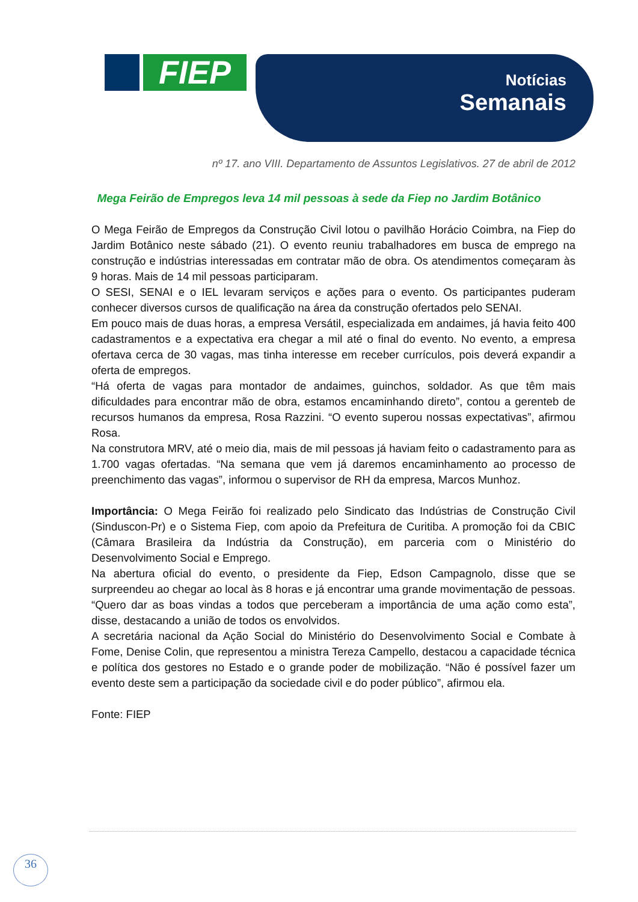FIEP
Notícias
Semanais
nº 17. ano VIII. Departamento de Assuntos Legislativos. 27 de abril de 2012
Mega Feirão de Empregos leva 14 mil pessoas à sede da Fiep no Jardim Botânico
O Mega Feirão de Empregos da Construção Civil lotou o pavilhão Horácio Coimbra, na Fiep do Jardim Botânico neste sábado (21). O evento reuniu trabalhadores em busca de emprego na construção e indústrias interessadas em contratar mão de obra. Os atendimentos começaram às 9 horas. Mais de 14 mil pessoas participaram.
O SESI, SENAI e o IEL levaram serviços e ações para o evento. Os participantes puderam conhecer diversos cursos de qualificação na área da construção ofertados pelo SENAI.
Em pouco mais de duas horas, a empresa Versátil, especializada em andaimes, já havia feito 400 cadastramentos e a expectativa era chegar a mil até o final do evento. No evento, a empresa ofertava cerca de 30 vagas, mas tinha interesse em receber currículos, pois deverá expandir a oferta de empregos.
“Há oferta de vagas para montador de andaimes, guinchos, soldador. As que têm mais dificuldades para encontrar mão de obra, estamos encaminhando direto”, contou a gerenteb de recursos humanos da empresa, Rosa Razzini. “O evento superou nossas expectativas”, afirmou Rosa.
Na construtora MRV, até o meio dia, mais de mil pessoas já haviam feito o cadastramento para as 1.700 vagas ofertadas. “Na semana que vem já daremos encaminhamento ao processo de preenchimento das vagas”, informou o supervisor de RH da empresa, Marcos Munhoz.
Importância: O Mega Feirão foi realizado pelo Sindicato das Indústrias de Construção Civil (Sinduscon-Pr) e o Sistema Fiep, com apoio da Prefeitura de Curitiba. A promoção foi da CBIC (Câmara Brasileira da Indústria da Construção), em parceria com o Ministério do Desenvolvimento Social e Emprego.
Na abertura oficial do evento, o presidente da Fiep, Edson Campagnolo, disse que se surpreendeu ao chegar ao local às 8 horas e já encontrar uma grande movimentação de pessoas. “Quero dar as boas vindas a todos que perceberam a importância de uma ação como esta”, disse, destacando a união de todos os envolvidos.
A secretária nacional da Ação Social do Ministério do Desenvolvimento Social e Combate à Fome, Denise Colin, que representou a ministra Tereza Campello, destacou a capacidade técnica e política dos gestores no Estado e o grande poder de mobilização. “Não é possível fazer um evento deste sem a participação da sociedade civil e do poder público”, afirmou ela.
Fonte: FIEP
36